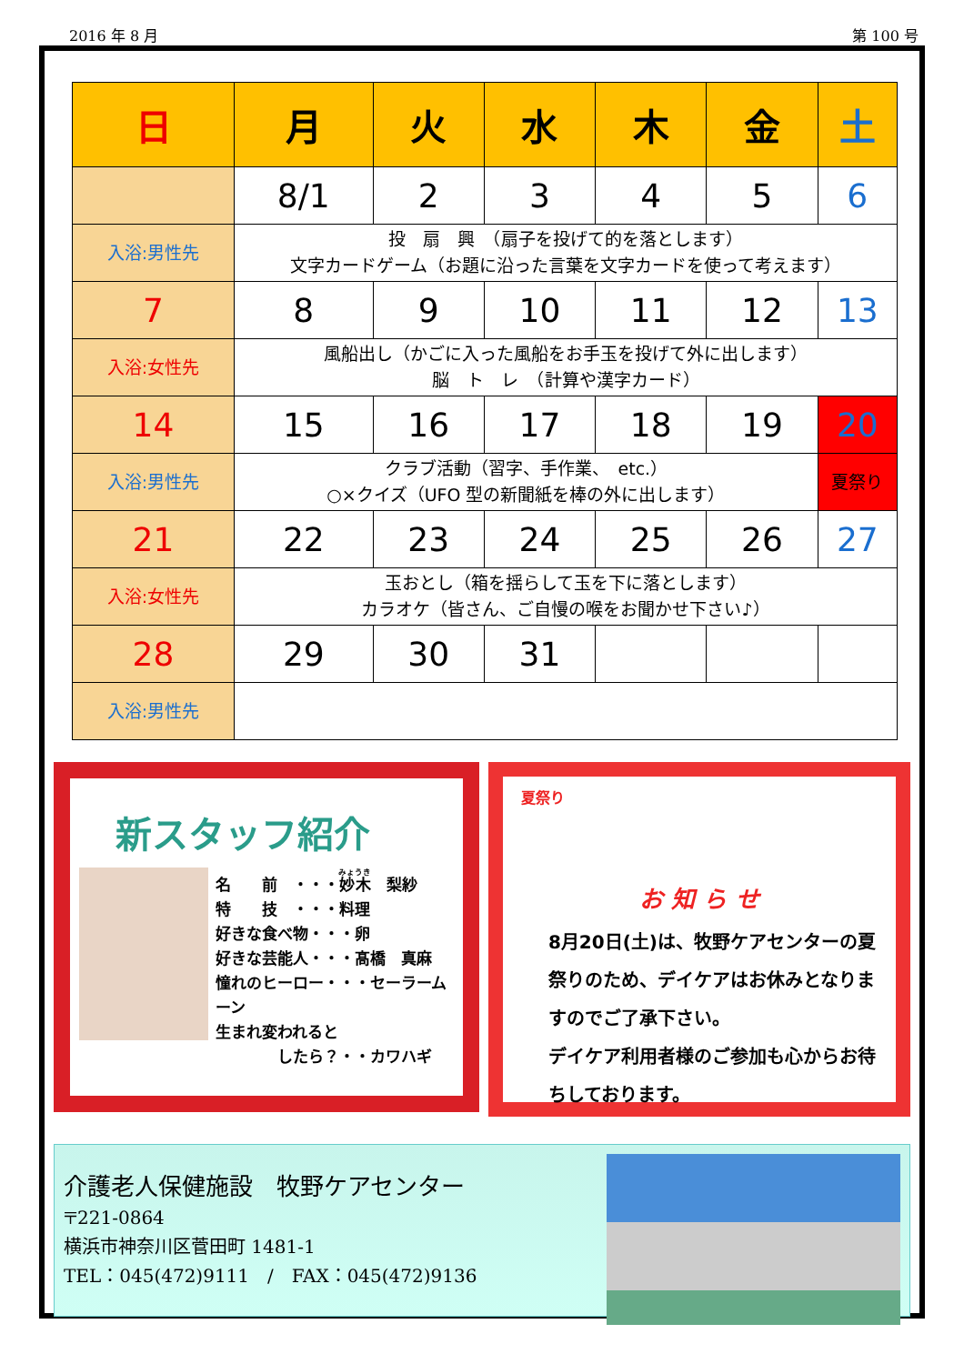2016 年 8 月 第 100 号
| 日 | 月 | 火 | 水 | 木 | 金 | 土 |
| --- | --- | --- | --- | --- | --- | --- |
| | 8/1 | 2 | 3 | 4 | 5 | 6 |
| 入浴:男性先 | 投 扇 興 （扇子を投げて的を落とします） 文字カードゲーム（お題に沿った言葉を文字カードを使って考えます） | | | | | |
| 7 | 8 | 9 | 10 | 11 | 12 | 13 |
| 入浴:女性先 | 風船出し（かごに入った風船をお手玉を投げて外に出します） 脳 ト レ （計算や漢字カード） | | | | | |
| 14 | 15 | 16 | 17 | 18 | 19 | 20 |
| 入浴:男性先 | クラブ活動（習字、手作業、 etc.） ○×クイズ（UFO 型の新聞紙を棒の外に出します） | | | | | 夏祭り |
| 21 | 22 | 23 | 24 | 25 | 26 | 27 |
| 入浴:女性先 | 玉おとし（箱を揺らして玉を下に落とします） カラオケ（皆さん、ご自慢の喉をお聞かせ下さい♪） | | | | | |
| 28 | 29 | 30 | 31 | | | |
| 入浴:男性先 | | | | | | |
新スタッフ紹介
名　　前　・・・妙木　梨紗
特　　技　・・・料理
好きな食べ物・・・卵
好きな芸能人・・・髙橋　真麻
憧れのヒーロー・・・セーラームーン
生まれ変われると
　　　　したら？・・カワハギ
夏祭り
お 知 ら せ
8月20日(土)は、牧野ケアセンターの夏祭りのため、デイケアはお休みとなりますのでご了承下さい。
デイケア利用者様のご参加も心からお待ちしております。
介護老人保健施設　牧野ケアセンター
〒221-0864
横浜市神奈川区菅田町 1481-1
TEL：045(472)9111　/　FAX：045(472)9136